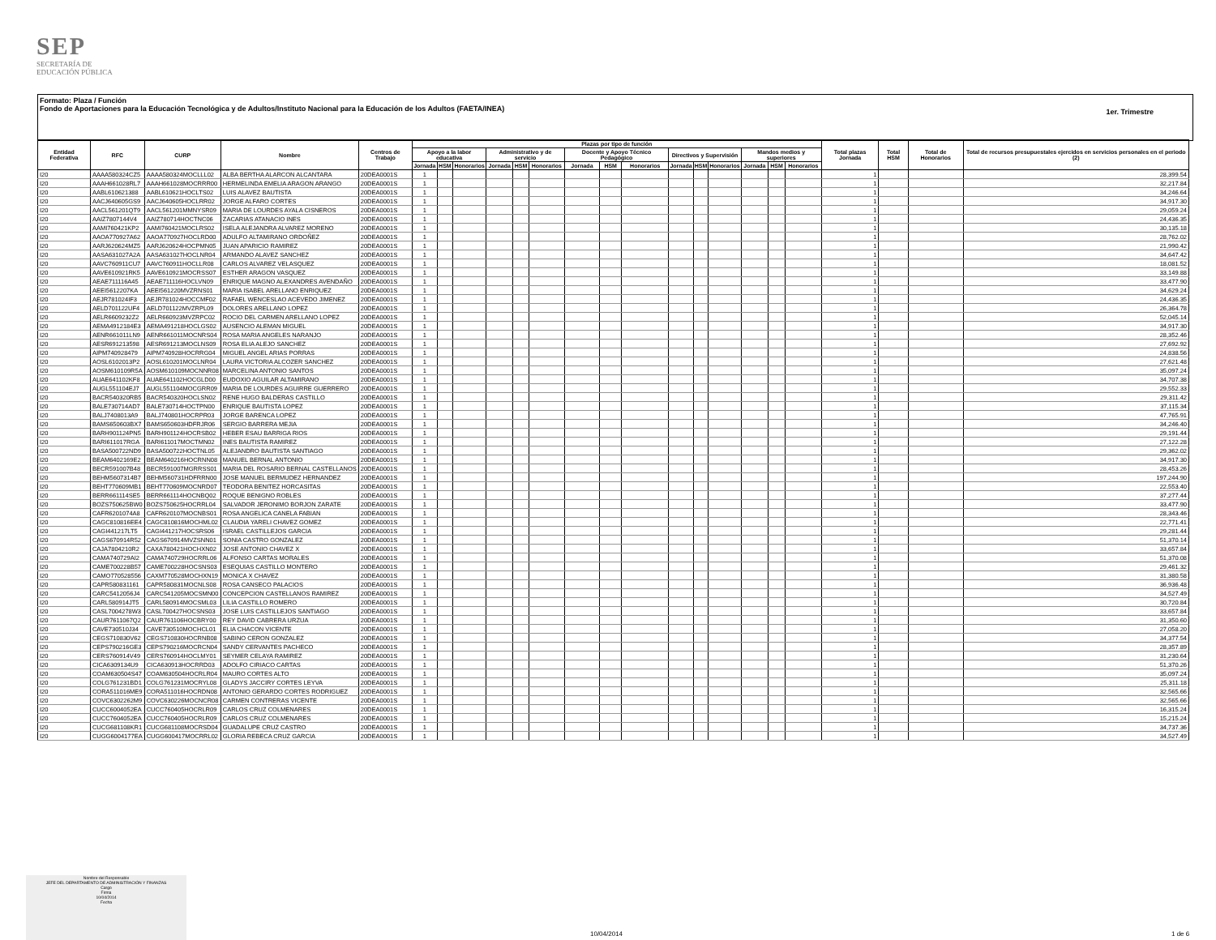SEP
SECRETARÍA DE
EDUCACIÓN PÚBLICA
Formato: Plaza / Función
Fondo de Aportaciones para la Educación Tecnológica y de Adultos/Instituto Nacional para la Educación de los Adultos (FAETA/INEA)
1er. Trimestre
| Entidad Federativa | RFC | CURP | Nombre | Centros de Trabajo | Plazas por tipo de función | | | | | | | | | | | | | | | Total plazas Jornada | Total HSM | Total de Honorarios | Total de recursos presupuestales ejercidos en servicios personales en el periodo (2) |
| --- | --- | --- | --- | --- | --- | --- | --- | --- | --- | --- | --- | --- | --- | --- | --- | --- | --- | --- | --- | --- | --- | --- | --- |
| | | | | | Apoyo a la labor educativa | | | Administrativo y de servicio | | | Docente y Apoyo Técnico Pedagógico | | | Directivos y Supervisión | | | Mandos medios y superiores | | | | | | |
| | | | | | Jornada | HSM | Honorarios | Jornada | HSM | Honorarios | Jornada | HSM | Honorarios | Jornada | HSM | Honorarios | Jornada | HSM | Honorarios | | | | |
| I20 | AAAA580324CZ5 | AAAA580324MOCLLL02 | ALBA BERTHA ALARCON ALCANTARA | 20DEA0001S | 1 | | | | | | | | | | | | | | | 1 | | | 28,399.54 |
| I20 | AAAH661028RL7 | AAAH661028MOCRRR00 | HERMELINDA EMELIA ARAGON ARANGO | 20DEA0001S | 1 | | | | | | | | | | | | | | | 1 | | | 32,217.84 |
| I20 | AABL610621388 | AABL610621HOCLTS02 | LUIS ALAVEZ BAUTISTA | 20DEA0001S | 1 | | | | | | | | | | | | | | | 1 | | | 34,246.64 |
| I20 | AACJ640605GS9 | AACJ640605HOCLRR02 | JORGE ALFARO CORTES | 20DEA0001S | 1 | | | | | | | | | | | | | | | 1 | | | 34,917.30 |
| I20 | AACL561201QT9 | AACL561201MMNYSR09 | MARIA DE LOURDES AYALA CISNEROS | 20DEA0001S | 1 | | | | | | | | | | | | | | | 1 | | | 29,059.24 |
| I20 | AAIZ7807144V4 | AAIZ780714HOCTNC06 | ZACARIAS ATANACIO INES | 20DEA0001S | 1 | | | | | | | | | | | | | | | 1 | | | 24,436.35 |
| I20 | AAMI760421KP2 | AAMI760421MOCLRS02 | ISELA ALEJANDRA ALVAREZ MORENO | 20DEA0001S | 1 | | | | | | | | | | | | | | | 1 | | | 30,135.18 |
| I20 | AAOA770927A62 | AAOA770927HOCLRD00 | ADULFO ALTAMIRANO ORDOÑEZ | 20DEA0001S | 1 | | | | | | | | | | | | | | | 1 | | | 28,762.02 |
| I20 | AARJ620624MZ5 | AARJ620624HOCPMN05 | JUAN APARICIO RAMIREZ | 20DEA0001S | 1 | | | | | | | | | | | | | | | 1 | | | 21,990.42 |
| I20 | AASA631027A2A | AASA631027HOCLNR04 | ARMANDO ALAVEZ SANCHEZ | 20DEA0001S | 1 | | | | | | | | | | | | | | | 1 | | | 34,647.42 |
| I20 | AAVC760911CU7 | AAVC760911HOCLLR08 | CARLOS ALVAREZ VELASQUEZ | 20DEA0001S | 1 | | | | | | | | | | | | | | | 1 | | | 18,081.52 |
| I20 | AAVE610921RK5 | AAVE610921MOCRSS07 | ESTHER ARAGON VASQUEZ | 20DEA0001S | 1 | | | | | | | | | | | | | | | 1 | | | 33,149.88 |
| I20 | AEAE711116A45 | AEAE711116HOCLVN09 | ENRIQUE MAGNO ALEXANDRES AVENDAÑO | 20DEA0001S | 1 | | | | | | | | | | | | | | | 1 | | | 33,477.90 |
| I20 | AEEI5612207KA | AEEI561220MVZRNS01 | MARIA ISABEL ARELLANO ENRIQUEZ | 20DEA0001S | 1 | | | | | | | | | | | | | | | 1 | | | 34,629.24 |
| I20 | AEJR781024IF3 | AEJR781024HOCCMF02 | RAFAEL WENCESLAO ACEVEDO JIMENEZ | 20DEA0001S | 1 | | | | | | | | | | | | | | | 1 | | | 24,436.35 |
| I20 | AELD701122UF4 | AELD701122MVZRPL09 | DOLORES ARELLANO LOPEZ | 20DEA0001S | 1 | | | | | | | | | | | | | | | 1 | | | 26,364.78 |
| I20 | AELR6609232Z2 | AELR660923MVZRPC02 | ROCIO DEL CARMEN ARELLANO LOPEZ | 20DEA0001S | 1 | | | | | | | | | | | | | | | 1 | | | 52,045.14 |
| I20 | AEMA4912184E3 | AEMA491218HOCLGS02 | AUSENCIO ALEMAN MIGUEL | 20DEA0001S | 1 | | | | | | | | | | | | | | | 1 | | | 34,917.30 |
| I20 | AENR661011LN9 | AENR661011MOCNRS04 | ROSA MARIA ANGELES NARANJO | 20DEA0001S | 1 | | | | | | | | | | | | | | | 1 | | | 28,352.46 |
| I20 | AESR691213598 | AESR691213MOCLNS09 | ROSA ELIA ALEJO SANCHEZ | 20DEA0001S | 1 | | | | | | | | | | | | | | | 1 | | | 27,692.92 |
| I20 | AIPM740928479 | AIPM740928HOCRRG04 | MIGUEL ANGEL ARIAS PORRAS | 20DEA0001S | 1 | | | | | | | | | | | | | | | 1 | | | 24,838.56 |
| I20 | AOSL6102013P2 | AOSL610201MOCLNR04 | LAURA VICTORIA ALCOZER SANCHEZ | 20DEA0001S | 1 | | | | | | | | | | | | | | | 1 | | | 27,621.48 |
| I20 | AOSM610109R5A | AOSM610109MOCNNR08 | MARCELINA ANTONIO SANTOS | 20DEA0001S | 1 | | | | | | | | | | | | | | | 1 | | | 35,097.24 |
| I20 | AUAE641102KF8 | AUAE641102HOCGLD00 | EUDOXIO AGUILAR ALTAMIRANO | 20DEA0001S | 1 | | | | | | | | | | | | | | | 1 | | | 34,707.38 |
| I20 | AUGL551104EJ7 | AUGL551104MOCGRR09 | MARIA DE LOURDES AGUIRRE GUERRERO | 20DEA0001S | 1 | | | | | | | | | | | | | | | 1 | | | 29,552.33 |
| I20 | BACR540320RB5 | BACR540320HOCLSN02 | RENE HUGO BALDERAS CASTILLO | 20DEA0001S | 1 | | | | | | | | | | | | | | | 1 | | | 29,311.42 |
| I20 | BALE730714AD7 | BALE730714HOCTPN00 | ENRIQUE BAUTISTA LOPEZ | 20DEA0001S | 1 | | | | | | | | | | | | | | | 1 | | | 37,115.34 |
| I20 | BALJ7408013A9 | BALJ740801HOCRPR03 | JORGE BARENCA LOPEZ | 20DEA0001S | 1 | | | | | | | | | | | | | | | 1 | | | 47,765.91 |
| I20 | BAMS650603BX7 | BAMS650603HDFRJR06 | SERGIO BARRERA MEJIA | 20DEA0001S | 1 | | | | | | | | | | | | | | | 1 | | | 34,246.40 |
| I20 | BARH901124PN5 | BARH901124HOCRSB02 | HEBER ESAU BARRIGA RIOS | 20DEA0001S | 1 | | | | | | | | | | | | | | | 1 | | | 29,191.44 |
| I20 | BARI611017RGA | BARI611017MOCTMN02 | INES BAUTISTA RAMIREZ | 20DEA0001S | 1 | | | | | | | | | | | | | | | 1 | | | 27,122.28 |
| I20 | BASA500722ND9 | BASA500722HOCTNL05 | ALEJANDRO BAUTISTA SANTIAGO | 20DEA0001S | 1 | | | | | | | | | | | | | | | 1 | | | 29,362.02 |
| I20 | BEAM6402169E2 | BEAM640216HOCRNN08 | MANUEL BERNAL ANTONIO | 20DEA0001S | 1 | | | | | | | | | | | | | | | 1 | | | 34,917.30 |
| I20 | BECR591007B48 | BECR591007MGRRSS01 | MARIA DEL ROSARIO BERNAL CASTELLANOS | 20DEA0001S | 1 | | | | | | | | | | | | | | | 1 | | | 28,453.26 |
| I20 | BEHM5607314B7 | BEHM560731HDFRRN00 | JOSE MANUEL BERMUDEZ HERNANDEZ | 20DEA0001S | 1 | | | | | | | | | | | | | | | 1 | | | 197,244.90 |
| I20 | BEHT770609MB1 | BEHT770609MOCNRD07 | TEODORA BENITEZ HORCASITAS | 20DEA0001S | 1 | | | | | | | | | | | | | | | 1 | | | 22,553.40 |
| I20 | BERR661114SE5 | BERR661114HOCNBQ02 | ROQUE BENIGNO ROBLES | 20DEA0001S | 1 | | | | | | | | | | | | | | | 1 | | | 37,277.44 |
| I20 | BOZS750625BW0 | BOZS750625HOCRRL04 | SALVADOR JERONIMO BORJON ZARATE | 20DEA0001S | 1 | | | | | | | | | | | | | | | 1 | | | 33,477.90 |
| I20 | CAFR6201074A8 | CAFR620107MOCNBS01 | ROSA ANGELICA CANELA FABIAN | 20DEA0001S | 1 | | | | | | | | | | | | | | | 1 | | | 28,343.46 |
| I20 | CAGC810816EE4 | CAGC810816MOCHML02 | CLAUDIA YARELI CHAVEZ GOMEZ | 20DEA0001S | 1 | | | | | | | | | | | | | | | 1 | | | 22,771.41 |
| I20 | CAGI441217LT5 | CAGI441217HOCSRS06 | ISRAEL CASTILLEJOS GARCIA | 20DEA0001S | 1 | | | | | | | | | | | | | | | 1 | | | 29,281.44 |
| I20 | CAGS670914R52 | CAGS670914MVZSNN01 | SONIA CASTRO GONZALEZ | 20DEA0001S | 1 | | | | | | | | | | | | | | | 1 | | | 51,370.14 |
| I20 | CAJA7804210R2 | CAXA780421HOCHXN02 | JOSE ANTONIO CHAVEZ X | 20DEA0001S | 1 | | | | | | | | | | | | | | | 1 | | | 33,657.84 |
| I20 | CAMA740729AI2 | CAMA740729HOCRRL06 | ALFONSO CARTAS MORALES | 20DEA0001S | 1 | | | | | | | | | | | | | | | 1 | | | 51,370.08 |
| I20 | CAME700228B57 | CAME700228HOCSNS03 | ESEQUIAS CASTILLO MONTERO | 20DEA0001S | 1 | | | | | | | | | | | | | | | 1 | | | 29,461.32 |
| I20 | CAMO770528556 | CAXM770528MOCHXN19 | MONICA X CHAVEZ | 20DEA0001S | 1 | | | | | | | | | | | | | | | 1 | | | 31,380.58 |
| I20 | CAPR580831161 | CAPR580831MOCNLS08 | ROSA CANSECO PALACIOS | 20DEA0001S | 1 | | | | | | | | | | | | | | | 1 | | | 36,936.48 |
| I20 | CARC5412056J4 | CARC541205MOCSMN00 | CONCEPCION CASTELLANOS RAMIREZ | 20DEA0001S | 1 | | | | | | | | | | | | | | | 1 | | | 34,527.49 |
| I20 | CARL580914JT5 | CARL580914MOCSML03 | LILIA CASTILLO ROMERO | 20DEA0001S | 1 | | | | | | | | | | | | | | | 1 | | | 30,720.84 |
| I20 | CASL7004278W3 | CASL700427HOCSNS03 | JOSE LUIS CASTILLEJOS SANTIAGO | 20DEA0001S | 1 | | | | | | | | | | | | | | | 1 | | | 33,657.84 |
| I20 | CAUR7611067Q2 | CAUR761106HOCBRY00 | REY DAVID CABRERA URZUA | 20DEA0001S | 1 | | | | | | | | | | | | | | | 1 | | | 31,350.60 |
| I20 | CAVE730510J34 | CAVE730510MOCHCL01 | ELIA CHACON VICENTE | 20DEA0001S | 1 | | | | | | | | | | | | | | | 1 | | | 27,058.20 |
| I20 | CEGS710830V62 | CEGS710830HOCRNB08 | SABINO CERON GONZALEZ | 20DEA0001S | 1 | | | | | | | | | | | | | | | 1 | | | 34,377.54 |
| I20 | CEPS790216GE3 | CEPS790216MOCRCN04 | SANDY CERVANTES PACHECO | 20DEA0001S | 1 | | | | | | | | | | | | | | | 1 | | | 28,357.89 |
| I20 | CERS760914V49 | CERS760914HOCLMY01 | SEYMER CELAYA RAMIREZ | 20DEA0001S | 1 | | | | | | | | | | | | | | | 1 | | | 31,230.64 |
| I20 | CICA6309134U9 | CICA630913HOCRRD03 | ADOLFO CIRIACO CARTAS | 20DEA0001S | 1 | | | | | | | | | | | | | | | 1 | | | 51,370.26 |
| I20 | COAM630504S47 | COAM630504HOCRLR04 | MAURO CORTES ALTO | 20DEA0001S | 1 | | | | | | | | | | | | | | | 1 | | | 35,097.24 |
| I20 | COLG761231BD1 | COLG761231MOCRYL08 | GLADYS JACCIRY CORTES LEYVA | 20DEA0001S | 1 | | | | | | | | | | | | | | | 1 | | | 25,311.18 |
| I20 | CORA511016ME9 | CORA511016HOCRDN08 | ANTONIO GERARDO CORTES RODRIGUEZ | 20DEA0001S | 1 | | | | | | | | | | | | | | | 1 | | | 32,565.66 |
| I20 | COVC6302262M9 | COVC630226MOCNCR08 | CARMEN CONTRERAS VICENTE | 20DEA0001S | 1 | | | | | | | | | | | | | | | 1 | | | 32,565.66 |
| I20 | CUCC6004052EA | CUCC760405HOCRLR09 | CARLOS CRUZ COLMENARES | 20DEA0001S | 1 | | | | | | | | | | | | | | | 1 | | | 16,315.24 |
| I20 | CUCC7604052EA | CUCC760405HOCRLR09 | CARLOS CRUZ COLMENARES | 20DEA0001S | 1 | | | | | | | | | | | | | | | 1 | | | 15,215.24 |
| I20 | CUCG681108KR1 | CUCG681108MOCRSD04 | GUADALUPE CRUZ CASTRO | 20DEA0001S | 1 | | | | | | | | | | | | | | | 1 | | | 34,737.36 |
| I20 | CUGG6004177EA | CUGG600417MOCRRL02 | GLORIA REBECA CRUZ GARCIA | 20DEA0001S | 1 | | | | | | | | | | | | | | | 1 | | | 34,527.49 |
Nombre del Responsable
JEFE DEL DEPARTAMENTO DE ADMINISTRACIÓN Y FINANZAS
Cargo
Firma
10/04/2014
Fecha
10/04/2014 1 de 6